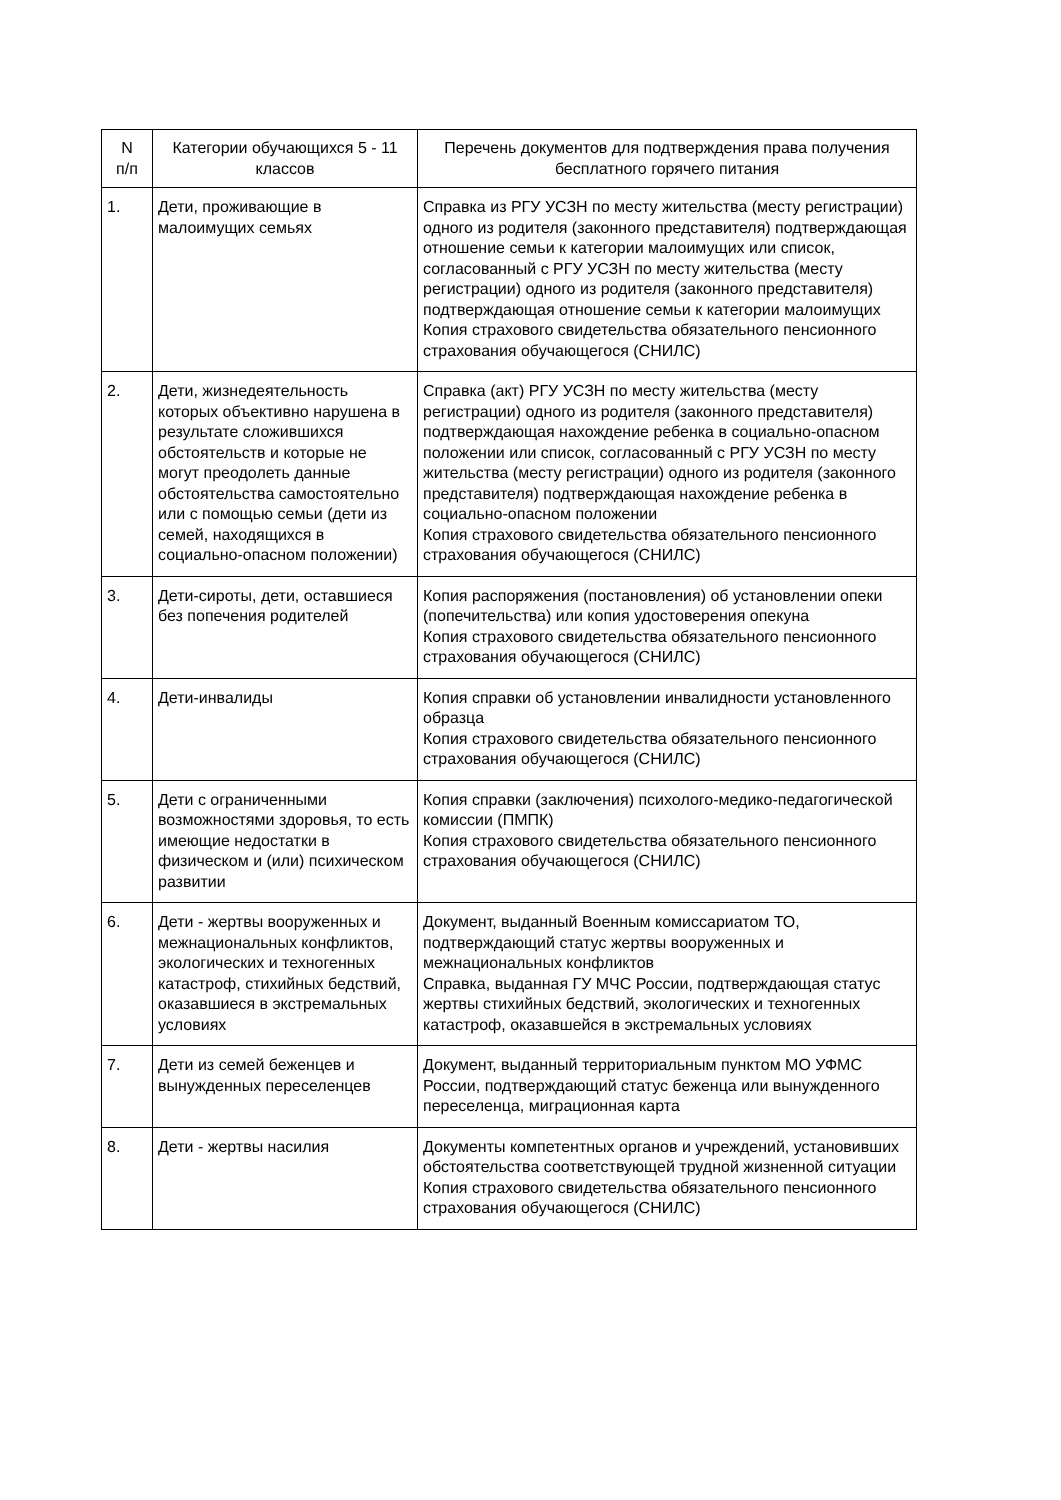| N п/п | Категории обучающихся 5 - 11 классов | Перечень документов для подтверждения права получения бесплатного горячего питания |
| --- | --- | --- |
| 1. | Дети, проживающие в малоимущих семьях | Справка из РГУ УСЗН по месту жительства (месту регистрации) одного из родителя (законного представителя) подтверждающая отношение семьи к категории малоимущих или список, согласованный с РГУ УСЗН по месту жительства (месту регистрации) одного из родителя (законного представителя) подтверждающая отношение семьи к категории малоимущих Копия страхового свидетельства обязательного пенсионного страхования обучающегося (СНИЛС) |
| 2. | Дети, жизнедеятельность которых объективно нарушена в результате сложившихся обстоятельств и которые не могут преодолеть данные обстоятельства самостоятельно или с помощью семьи (дети из семей, находящихся в социально-опасном положении) | Справка (акт) РГУ УСЗН по месту жительства (месту регистрации) одного из родителя (законного представителя) подтверждающая нахождение ребенка в социально-опасном положении или список, согласованный с РГУ УСЗН по месту жительства (месту регистрации) одного из родителя (законного представителя) подтверждающая нахождение ребенка в социально-опасном положении Копия страхового свидетельства обязательного пенсионного страхования обучающегося (СНИЛС) |
| 3. | Дети-сироты, дети, оставшиеся без попечения родителей | Копия распоряжения (постановления) об установлении опеки (попечительства) или копия удостоверения опекуна Копия страхового свидетельства обязательного пенсионного страхования обучающегося (СНИЛС) |
| 4. | Дети-инвалиды | Копия справки об установлении инвалидности установленного образца Копия страхового свидетельства обязательного пенсионного страхования обучающегося (СНИЛС) |
| 5. | Дети с ограниченными возможностями здоровья, то есть имеющие недостатки в физическом и (или) психическом развитии | Копия справки (заключения) психолого-медико-педагогической комиссии (ПМПК) Копия страхового свидетельства обязательного пенсионного страхования обучающегося (СНИЛС) |
| 6. | Дети - жертвы вооруженных и межнациональных конфликтов, экологических и техногенных катастроф, стихийных бедствий, оказавшиеся в экстремальных условиях | Документ, выданный Военным комиссариатом ТО, подтверждающий статус жертвы вооруженных и межнациональных конфликтов Справка, выданная ГУ МЧС России, подтверждающая статус жертвы стихийных бедствий, экологических и техногенных катастроф, оказавшейся в экстремальных условиях |
| 7. | Дети из семей беженцев и вынужденных переселенцев | Документ, выданный территориальным пунктом МО УФМС России, подтверждающий статус беженца или вынужденного переселенца, миграционная карта |
| 8. | Дети - жертвы насилия | Документы компетентных органов и учреждений, установивших обстоятельства соответствующей трудной жизненной ситуации Копия страхового свидетельства обязательного пенсионного страхования обучающегося (СНИЛС) |